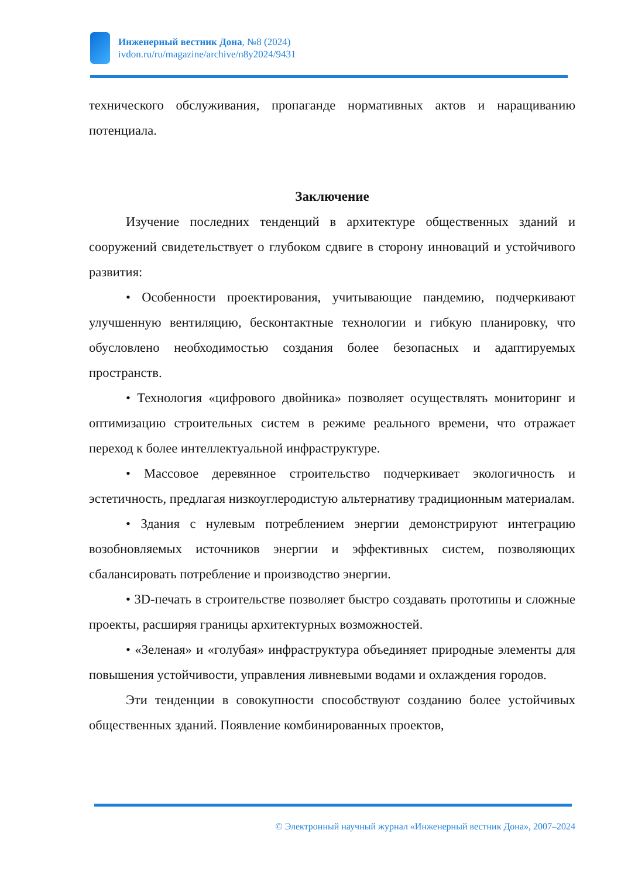Инженерный вестник Дона, №8 (2024)
ivdon.ru/ru/magazine/archive/n8y2024/9431
технического обслуживания, пропаганде нормативных актов и наращиванию потенциала.
Заключение
Изучение последних тенденций в архитектуре общественных зданий и сооружений свидетельствует о глубоком сдвиге в сторону инноваций и устойчивого развития:
• Особенности проектирования, учитывающие пандемию, подчеркивают улучшенную вентиляцию, бесконтактные технологии и гибкую планировку, что обусловлено необходимостью создания более безопасных и адаптируемых пространств.
• Технология «цифрового двойника» позволяет осуществлять мониторинг и оптимизацию строительных систем в режиме реального времени, что отражает переход к более интеллектуальной инфраструктуре.
• Массовое деревянное строительство подчеркивает экологичность и эстетичность, предлагая низкоуглеродистую альтернативу традиционным материалам.
• Здания с нулевым потреблением энергии демонстрируют интеграцию возобновляемых источников энергии и эффективных систем, позволяющих сбалансировать потребление и производство энергии.
• 3D-печать в строительстве позволяет быстро создавать прототипы и сложные проекты, расширяя границы архитектурных возможностей.
• «Зеленая» и «голубая» инфраструктура объединяет природные элементы для повышения устойчивости, управления ливневыми водами и охлаждения городов.
Эти тенденции в совокупности способствуют созданию более устойчивых общественных зданий. Появление комбинированных проектов,
© Электронный научный журнал «Инженерный вестник Дона», 2007–2024